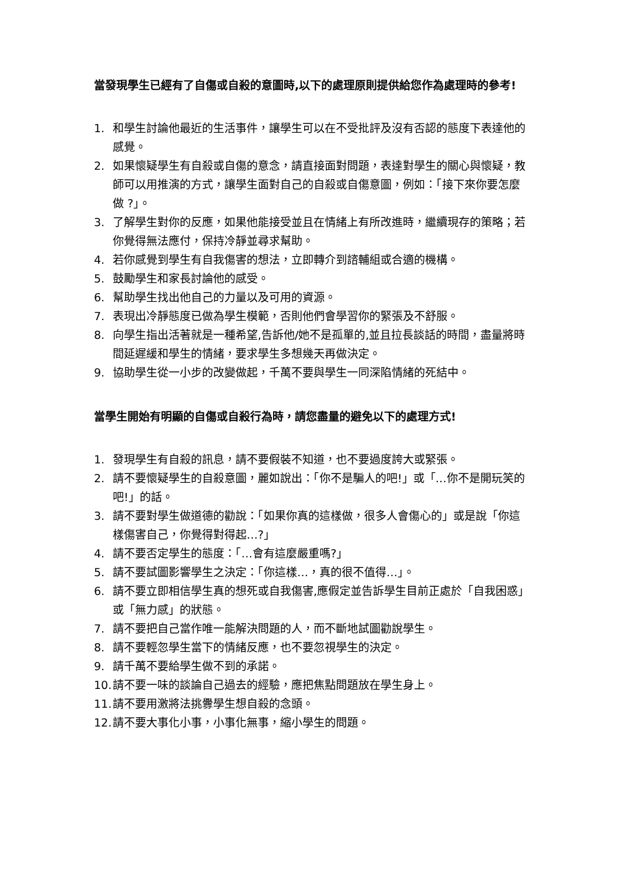當發現學生已經有了自傷或自殺的意圖時,以下的處理原則提供給您作為處理時的參考!
1. 和學生討論他最近的生活事件，讓學生可以在不受批評及沒有否認的態度下表達他的感覺。
2. 如果懷疑學生有自殺或自傷的意念，請直接面對問題，表達對學生的關心與懷疑，教師可以用推演的方式，讓學生面對自己的自殺或自傷意圖，例如：「接下來你要怎麼做 ?」。
3. 了解學生對你的反應，如果他能接受並且在情緒上有所改進時，繼續現存的策略；若你覺得無法應付，保持冷靜並尋求幫助。
4. 若你感覺到學生有自我傷害的想法，立即轉介到諮輔組或合適的機構。
5. 鼓勵學生和家長討論他的感受。
6. 幫助學生找出他自己的力量以及可用的資源。
7. 表現出冷靜態度已做為學生模範，否則他們會學習你的緊張及不舒服。
8. 向學生指出活著就是一種希望,告訴他/她不是孤單的,並且拉長談話的時間，盡量將時間延遲緩和學生的情緒，要求學生多想幾天再做決定。
9. 協助學生從一小步的改變做起，千萬不要與學生一同深陷情緒的死結中。
當學生開始有明顯的自傷或自殺行為時，請您盡量的避免以下的處理方式!
1. 發現學生有自殺的訊息，請不要假裝不知道，也不要過度誇大或緊張。
2. 請不要懷疑學生的自殺意圖，麗如說出：「你不是騙人的吧!」或「…你不是開玩笑的吧!」的話。
3. 請不要對學生做道德的勸說：「如果你真的這樣做，很多人會傷心的」或是說「你這樣傷害自己，你覺得對得起…?」
4. 請不要否定學生的態度：「…會有這麼嚴重嗎?」
5. 請不要試圖影響學生之決定：「你這樣…，真的很不值得…」。
6. 請不要立即相信學生真的想死或自我傷害,應假定並告訴學生目前正處於「自我困惑」或「無力感」的狀態。
7. 請不要把自己當作唯一能解決問題的人，而不斷地試圖勸說學生。
8. 請不要輕忽學生當下的情緒反應，也不要忽視學生的決定。
9. 請千萬不要給學生做不到的承諾。
10. 請不要一味的談論自己過去的經驗，應把焦點問題放在學生身上。
11. 請不要用激將法挑釁學生想自殺的念頭。
12. 請不要大事化小事，小事化無事，縮小學生的問題。